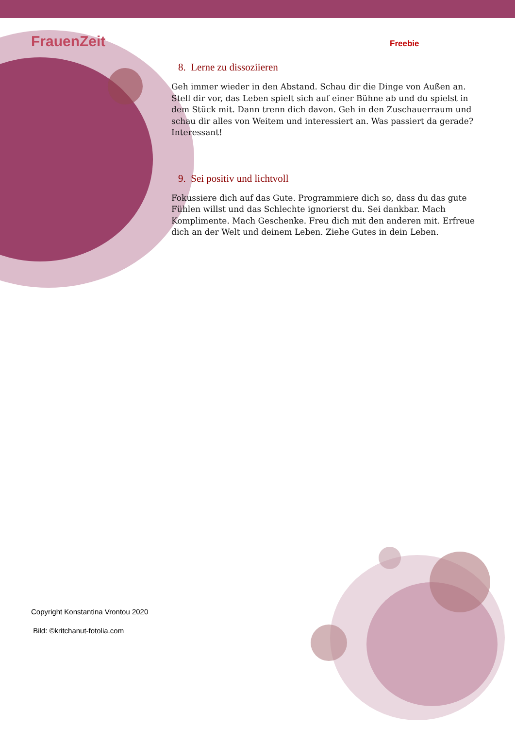FrauenZeit Freebie
8. Lerne zu dissoziieren
Geh immer wieder in den Abstand. Schau dir die Dinge von Außen an. Stell dir vor, das Leben spielt sich auf einer Bühne ab und du spielst in dem Stück mit. Dann trenn dich davon. Geh in den Zuschauerraum und schau dir alles von Weitem und interessiert an. Was passiert da gerade? Interessant!
9. Sei positiv und lichtvoll
Fokussiere dich auf das Gute. Programmiere dich so, dass du das gute Fühlen willst und das Schlechte ignorierst du. Sei dankbar. Mach Komplimente. Mach Geschenke. Freu dich mit den anderen mit. Erfreue dich an der Welt und deinem Leben. Ziehe Gutes in dein Leben.
Copyright Konstantina Vrontou 2020
Bild: ©kritchanut-fotolia.com